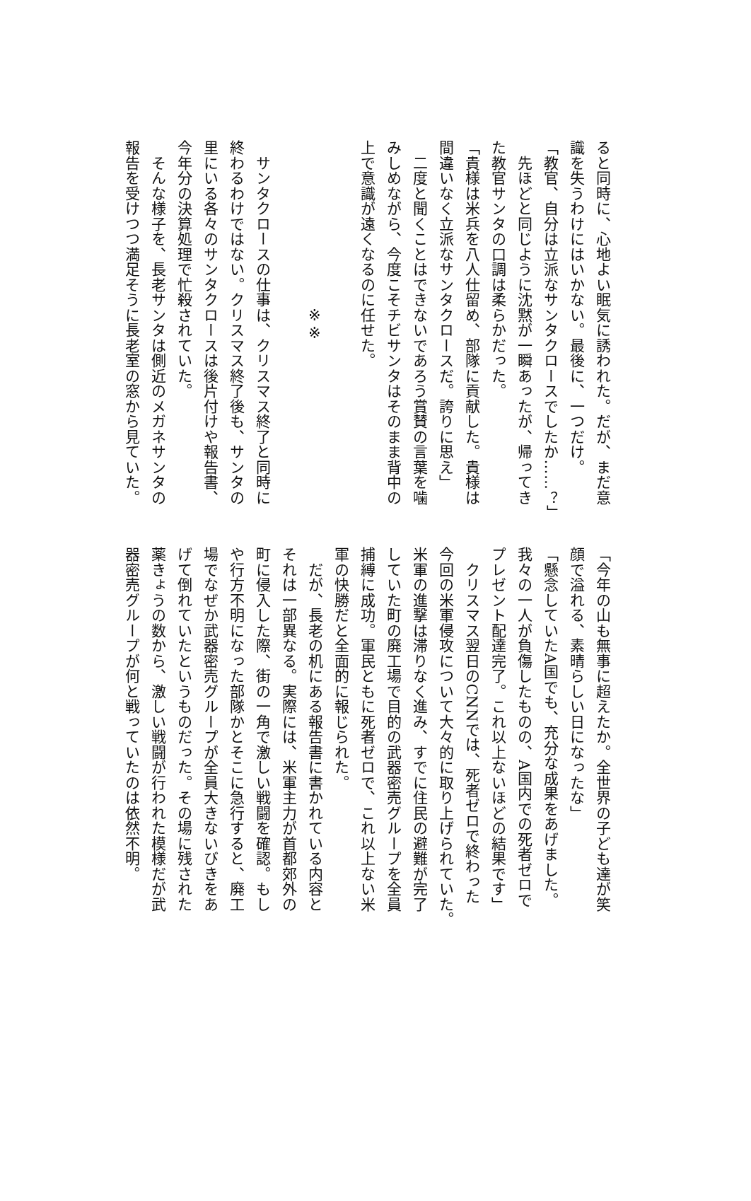ると同時に、心地よい眠気に誘われた。だが、まだ意
識を失うわけにはいかない。最後に、一つだけ。
「教官、自分は立派なサンタクロースでしたか……？」
　先ほどと同じように沈黙が一瞬あったが、帰ってき
た教官サンタの口調は柔らかだった。
「貴様は米兵を八人仕留め、部隊に貢献した。貴様は
間違いなく立派なサンタクロースだ。誇りに思え」
　二度と聞くことはできないであろう賞賛の言葉を噛
みしめながら、今度こそチビサンタはそのまま背中の
上で意識が遠くなるのに任せた。
※※
　サンタクロースの仕事は、クリスマス終了と同時に
終わるわけではない。クリスマス終了後も、サンタの
里にいる各々のサンタクロースは後片付けや報告書、
今年分の決算処理で忙殺されていた。
　そんな様子を、長老サンタは側近のメガネサンタの
報告を受けつつ満足そうに長老室の窓から見ていた。
「今年の山も無事に超えたか。全世界の子ども達が笑
顔で溢れる、素晴らしい日になったな」
「懸念していたA国でも、充分な成果をあげました。
我々の一人が負傷したものの、A国内での死者ゼロで
プレゼント配達完了。これ以上ないほどの結果です」
　クリスマス翌日のCNNでは、死者ゼロで終わった
今回の米軍侵攻について大々的に取り上げられていた。
米軍の進撃は滞りなく進み、すでに住民の避難が完了
していた町の廃工場で目的の武器密売グループを全員
捕縛に成功。軍民ともに死者ゼロで、これ以上ない米
軍の快勝だと全面的に報じられた。
　だが、長老の机にある報告書に書かれている内容と
それは一部異なる。実際には、米軍主力が首都郊外の
町に侵入した際、街の一角で激しい戦闘を確認。もし
や行方不明になった部隊かとそこに急行すると、廃工
場でなぜか武器密売グループが全員大きないびきをあ
げて倒れていたというものだった。その場に残された
薬きょうの数から、激しい戦闘が行われた模様だが武
器密売グループが何と戦っていたのは依然不明。